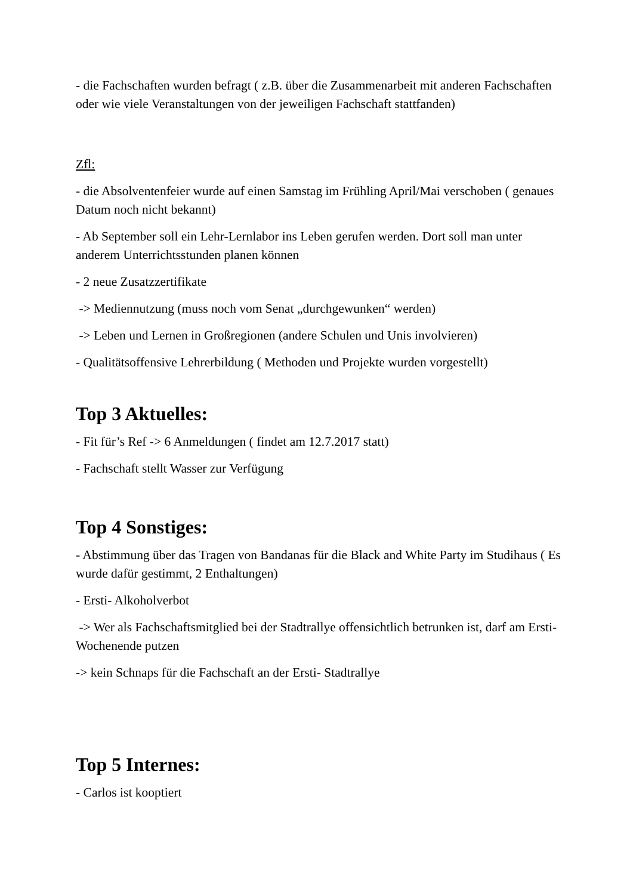- die Fachschaften wurden befragt ( z.B. über die Zusammenarbeit mit anderen Fachschaften oder wie viele Veranstaltungen von der jeweiligen Fachschaft stattfanden)
Zfl:
- die Absolventenfeier wurde auf einen Samstag im Frühling April/Mai verschoben ( genaues Datum noch nicht bekannt)
- Ab September soll ein Lehr-Lernlabor ins Leben gerufen werden. Dort soll man unter anderem Unterrichtsstunden planen können
- 2 neue Zusatzzertifikate
-> Mediennutzung (muss noch vom Senat „durchgewunken“ werden)
-> Leben und Lernen in Großregionen (andere Schulen und Unis involvieren)
- Qualitätsoffensive Lehrerbildung ( Methoden und Projekte wurden vorgestellt)
Top 3 Aktuelles:
- Fit für’s Ref -> 6 Anmeldungen ( findet am 12.7.2017 statt)
- Fachschaft stellt Wasser zur Verfügung
Top 4 Sonstiges:
- Abstimmung über das Tragen von Bandanas für die Black and White Party im Studihaus ( Es wurde dafür gestimmt, 2 Enthaltungen)
- Ersti- Alkoholverbot
-> Wer als Fachschaftsmitglied bei der Stadtrallye offensichtlich betrunken ist, darf am Ersti-Wochenende putzen
-> kein Schnaps für die Fachschaft an der Ersti- Stadtrallye
Top 5 Internes:
- Carlos ist kooptiert